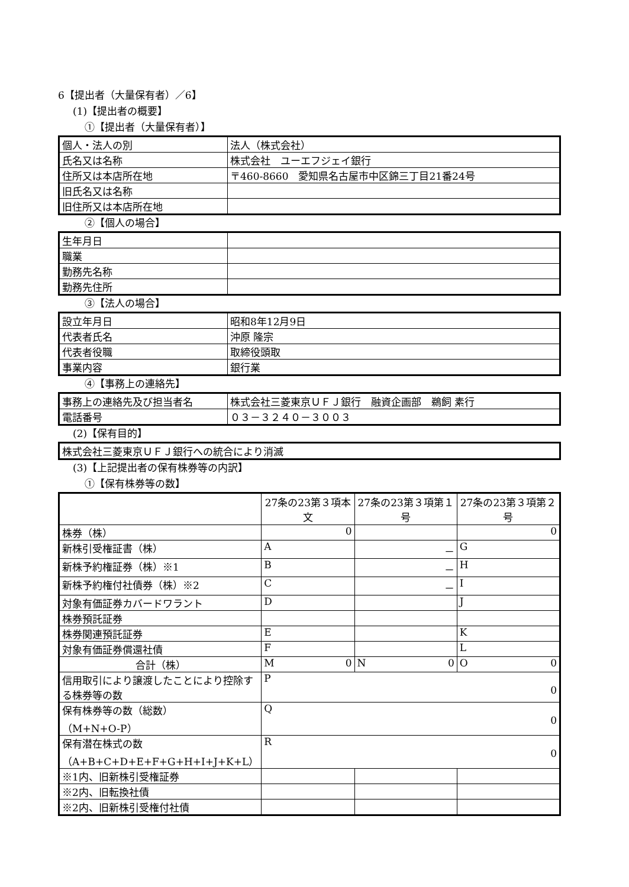6【提出者（大量保有者）／6】
(1)【提出者の概要】
①【提出者（大量保有者）】
| 個人・法人の別 | 法人（株式会社） |
| 氏名又は名称 | 株式会社 ユーエフジェイ銀行 |
| 住所又は本店所在地 | 〒460-8660 愛知県名古屋市中区錦三丁目21番24号 |
| 旧氏名又は名称 | |
| 旧住所又は本店所在地 | |
②【個人の場合】
| 生年月日 | |
| 職業 | |
| 勤務先名称 | |
| 勤務先住所 | |
③【法人の場合】
| 設立年月日 | 昭和8年12月9日 |
| 代表者氏名 | 沖原 隆宗 |
| 代表者役職 | 取締役頭取 |
| 事業内容 | 銀行業 |
④【事務上の連絡先】
| 事務上の連絡先及び担当者名 | 株式会社三菱東京ＵＦＪ銀行 融資企画部 鵜飼 素行 |
| 電話番号 | ０３－３２４０－３００３ |
(2)【保有目的】
| 株式会社三菱東京ＵＦＪ銀行への統合により消滅 |
(3)【上記提出者の保有株券等の内訳】
①【保有株券等の数】
| | 27条の23第３項本文 | 27条の23第３項第１号 | 27条の23第３項第２号 |
| --- | --- | --- | --- |
| 株券（株） | 0 | | 0 |
| 新株引受権証書（株） | A | － | G |
| 新株予約権証券（株）※1 | B | － | H |
| 新株予約権付社債券（株）※2 | C | － | I |
| 対象有価証券カバードワラント | D | | J |
| 株券預託証券 | | | |
| 株券関連預託証券 | E | | K |
| 対象有価証券償還社債 | F | | L |
| 合計（株） | M 0 | N 0 | O 0 |
| 信用取引により譲渡したことにより控除する株券等の数 | P 0 | | |
| 保有株券等の数（総数） （M+N+O-P） | Q 0 | | |
| 保有潜在株式の数 （A+B+C+D+E+F+G+H+I+J+K+L） | R 0 | | |
| ※1内、旧新株引受権証券 | | | |
| ※2内、旧転換社債 | | | |
| ※2内、旧新株引受権付社債 | | | |